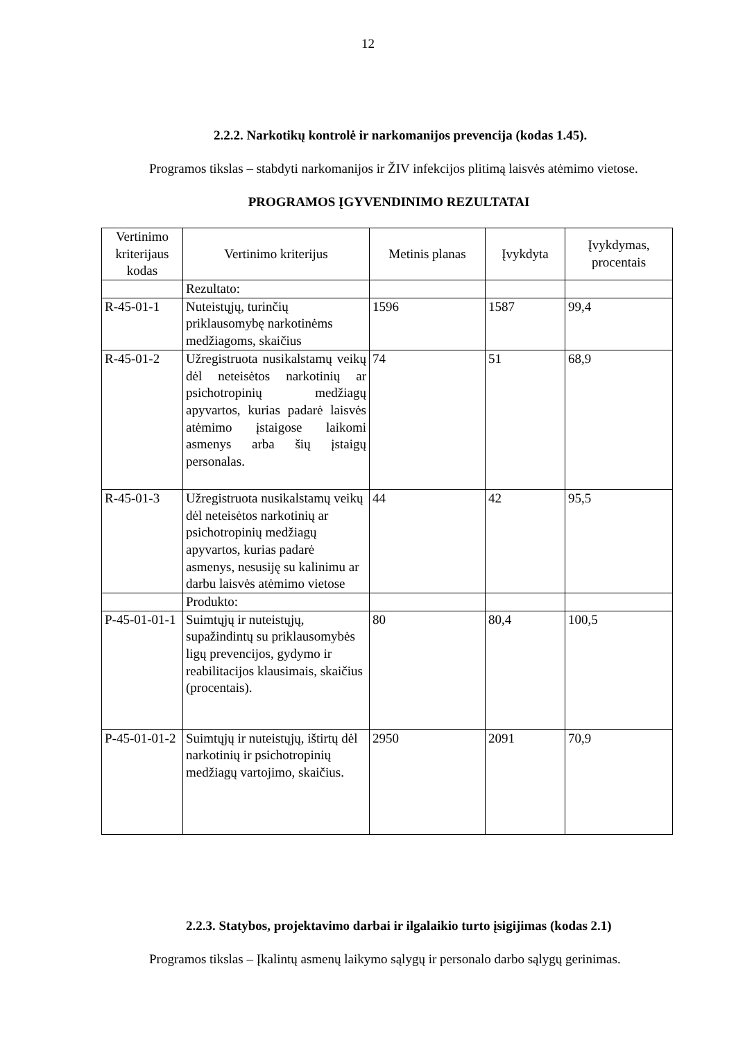12
2.2.2. Narkotikų kontrolė ir narkomanijos prevencija (kodas 1.45).
Programos tikslas – stabdyti narkomanijos ir ŽIV infekcijos plitimą laisvės atėmimo vietose.
PROGRAMOS ĮGYVENDINIMO REZULTATAI
| Vertinimo kriterijaus kodas | Vertinimo kriterijus | Metinis planas | Įvykdyta | Įvykdymas, procentais |
| --- | --- | --- | --- | --- |
| | Rezultato: | | | |
| R-45-01-1 | Nuteistųjų, turinčių priklausomybę narkotinėms medžiagoms, skaičius | 1596 | 1587 | 99,4 |
| R-45-01-2 | Užregistruota nusikalstamų veikų dėl neteisėtos narkotinių ar psichotropinių medžiagų apyvartos, kurias padarė laisvės atėmimo įstaigose laikomi asmenys arba šių įstaigų personalas. | 74 | 51 | 68,9 |
| R-45-01-3 | Užregistruota nusikalstamų veikų dėl neteisėtos narkotinių ar psichotropinių medžiagų apyvartos, kurias padarė asmenys, nesusiję su kalinimu ar darbu laisvės atėmimo vietose | 44 | 42 | 95,5 |
| | Produkto: | | | |
| P-45-01-01-1 | Suimtųjų ir nuteistųjų, supažindintų su priklausomybės ligų prevencijos, gydymo ir reabilitacijos klausimais, skaičius (procentais). | 80 | 80,4 | 100,5 |
| P-45-01-01-2 | Suimtųjų ir nuteistųjų, ištirtų dėl narkotinių ir psichotropinių medžiagų vartojimo, skaičius. | 2950 | 2091 | 70,9 |
2.2.3. Statybos, projektavimo darbai ir ilgalaikio turto įsigijimas (kodas 2.1)
Programos tikslas – Įkalintų asmenų laikymo sąlygų ir personalo darbo sąlygų gerinimas.